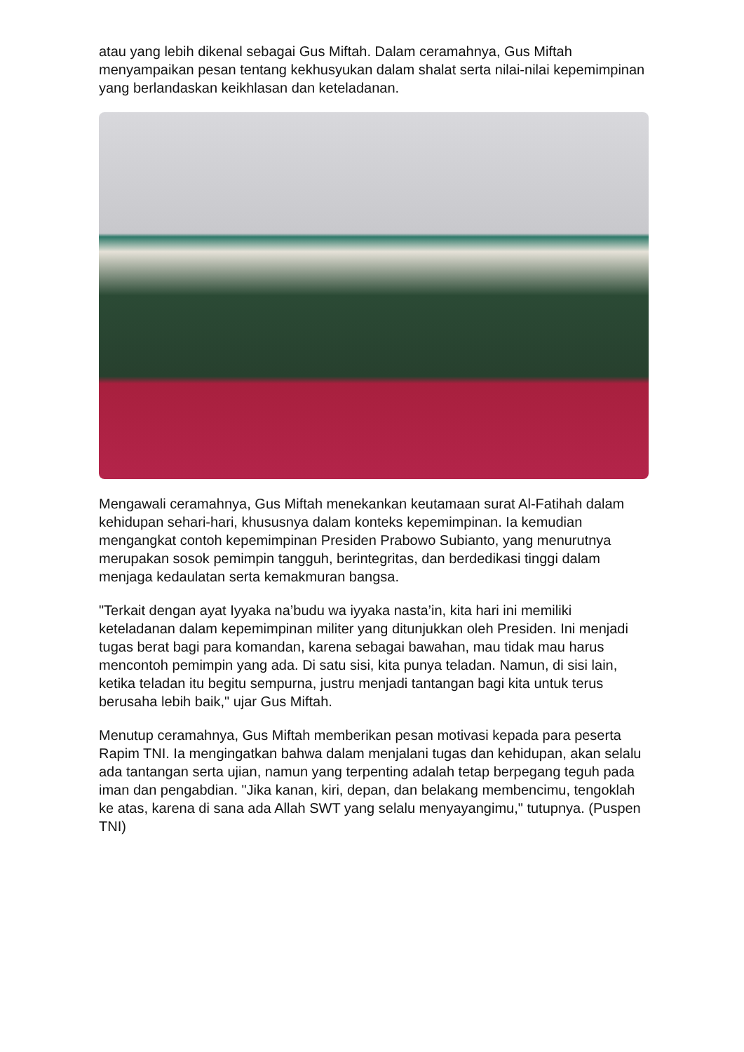atau yang lebih dikenal sebagai Gus Miftah. Dalam ceramahnya, Gus Miftah menyampaikan pesan tentang kekhusyukan dalam shalat serta nilai-nilai kepemimpinan yang berlandaskan keikhlasan dan keteladanan.
Mengawali ceramahnya, Gus Miftah menekankan keutamaan surat Al-Fatihah dalam kehidupan sehari-hari, khususnya dalam konteks kepemimpinan. Ia kemudian mengangkat contoh kepemimpinan Presiden Prabowo Subianto, yang menurutnya merupakan sosok pemimpin tangguh, berintegritas, dan berdedikasi tinggi dalam menjaga kedaulatan serta kemakmuran bangsa.
"Terkait dengan ayat Iyyaka na’budu wa iyyaka nasta’in, kita hari ini memiliki keteladanan dalam kepemimpinan militer yang ditunjukkan oleh Presiden. Ini menjadi tugas berat bagi para komandan, karena sebagai bawahan, mau tidak mau harus mencontoh pemimpin yang ada. Di satu sisi, kita punya teladan. Namun, di sisi lain, ketika teladan itu begitu sempurna, justru menjadi tantangan bagi kita untuk terus berusaha lebih baik," ujar Gus Miftah.
Menutup ceramahnya, Gus Miftah memberikan pesan motivasi kepada para peserta Rapim TNI. Ia mengingatkan bahwa dalam menjalani tugas dan kehidupan, akan selalu ada tantangan serta ujian, namun yang terpenting adalah tetap berpegang teguh pada iman dan pengabdian. "Jika kanan, kiri, depan, dan belakang membencimu, tengoklah ke atas, karena di sana ada Allah SWT yang selalu menyayangimu," tutupnya. (Puspen TNI)